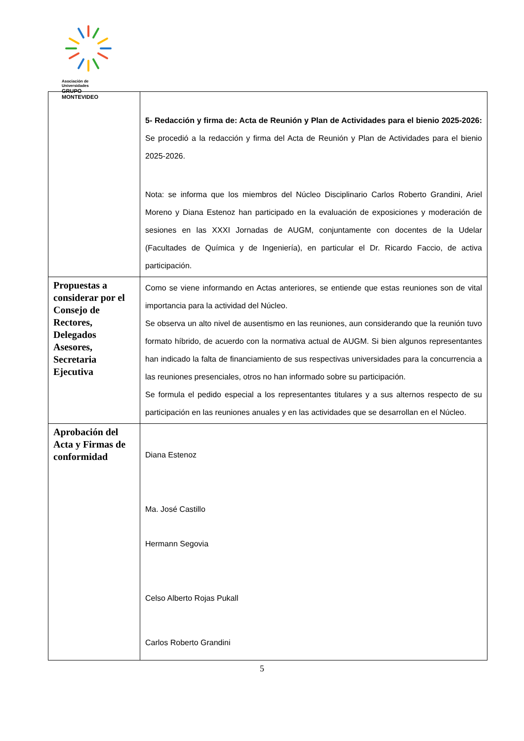Asociación de Universidades
GRUPO MONTEVIDEO
| | 5- Redacción y firma de: Acta de Reunión y Plan de Actividades para el bienio 2025-2026: Se procedió a la redacción y firma del Acta de Reunión y Plan de Actividades para el bienio 2025-2026. Nota: se informa que los miembros del Núcleo Disciplinario Carlos Roberto Grandini, Ariel Moreno y Diana Estenoz han participado en la evaluación de exposiciones y moderación de sesiones en las XXXI Jornadas de AUGM, conjuntamente con docentes de la Udelar (Facultades de Química y de Ingeniería), en particular el Dr. Ricardo Faccio, de activa participación. |
| Propuestas a considerar por el Consejo de Rectores, Delegados Asesores, Secretaria Ejecutiva | Como se viene informando en Actas anteriores, se entiende que estas reuniones son de vital importancia para la actividad del Núcleo. Se observa un alto nivel de ausentismo en las reuniones, aun considerando que la reunión tuvo formato híbrido, de acuerdo con la normativa actual de AUGM. Si bien algunos representantes han indicado la falta de financiamiento de sus respectivas universidades para la concurrencia a las reuniones presenciales, otros no han informado sobre su participación. Se formula el pedido especial a los representantes titulares y a sus alternos respecto de su participación en las reuniones anuales y en las actividades que se desarrollan en el Núcleo. |
| Aprobación del Acta y Firmas de conformidad | Diana Estenoz Ma. José Castillo Hermann Segovia Celso Alberto Rojas Pukall Carlos Roberto Grandini |
5